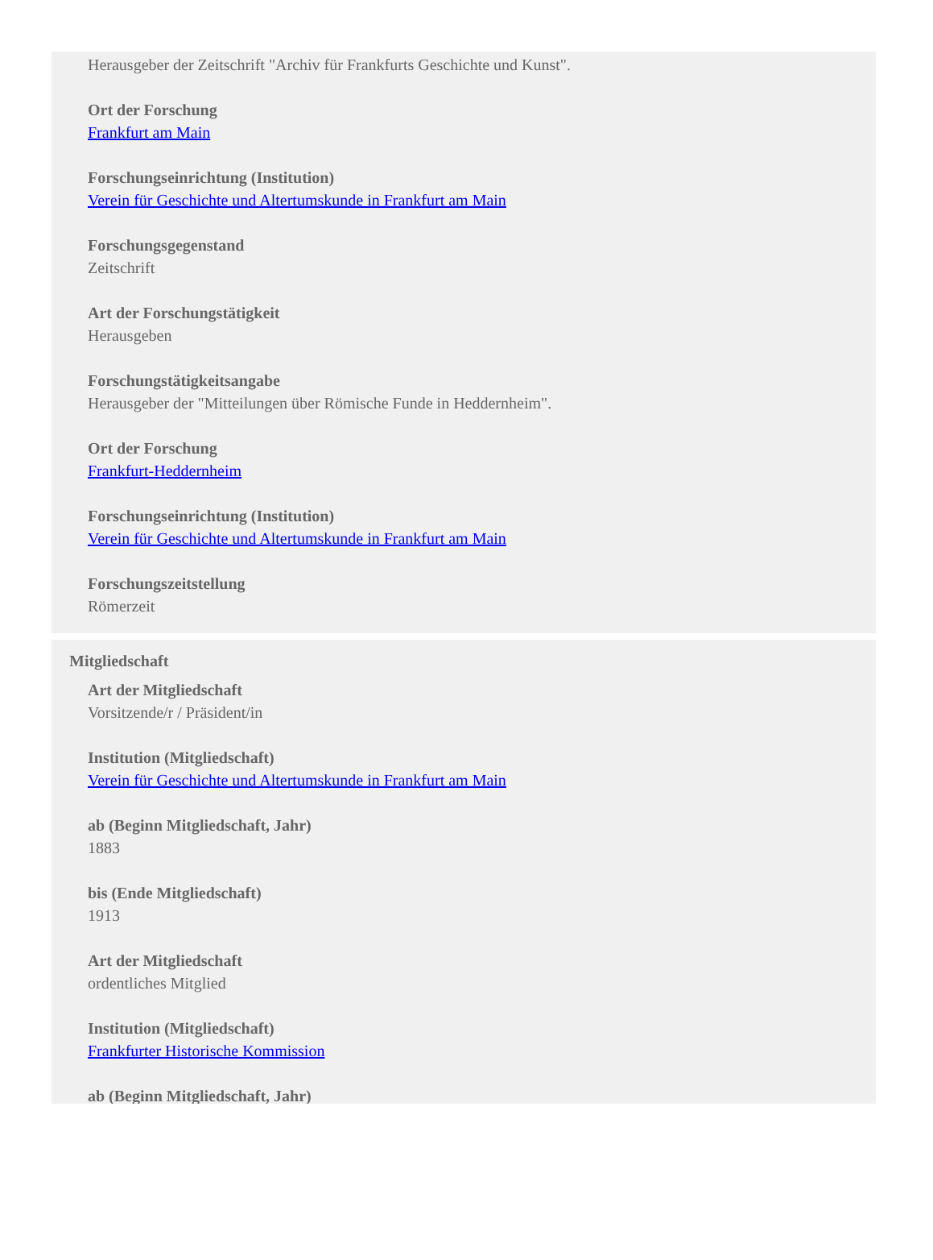Herausgeber der Zeitschrift "Archiv für Frankfurts Geschichte und Kunst".
Ort der Forschung
Frankfurt am Main
Forschungseinrichtung (Institution)
Verein für Geschichte und Altertumskunde in Frankfurt am Main
Forschungsgegenstand
Zeitschrift
Art der Forschungstätigkeit
Herausgeben
Forschungstätigkeitsangabe
Herausgeber der "Mitteilungen über Römische Funde in Heddernheim".
Ort der Forschung
Frankfurt-Heddernheim
Forschungseinrichtung (Institution)
Verein für Geschichte und Altertumskunde in Frankfurt am Main
Forschungszeitstellung
Römerzeit
Mitgliedschaft
Art der Mitgliedschaft
Vorsitzende/r / Präsident/in
Institution (Mitgliedschaft)
Verein für Geschichte und Altertumskunde in Frankfurt am Main
ab (Beginn Mitgliedschaft, Jahr)
1883
bis (Ende Mitgliedschaft)
1913
Art der Mitgliedschaft
ordentliches Mitglied
Institution (Mitgliedschaft)
Frankfurter Historische Kommission
ab (Beginn Mitgliedschaft, Jahr)